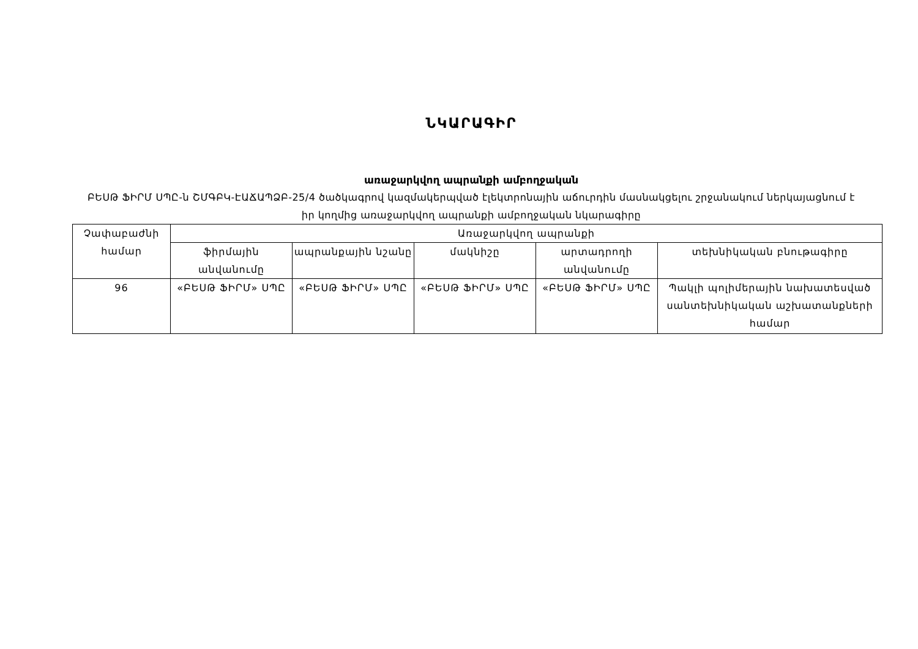ՆԿԱՐԱԳԻՐ
առաջարկվող ապրանքի ամբողջական
ԲԵՍԹ ՖԻՐՄ ՍՊԸ-ն ՇՄԳԲԿ-ԷԱՃԱՊՁԲ-25/4 ծածկագրով կազմակերպված էլեկտրոնային աճուրդին մասնակցելու շրջանակում ներկայացնում է իր կողմից առաջարկվող ապրանքի ամբողջական նկարագիրը
| Չափաբաժնի համար | Առաջարկվող ապրանքի | | | | |
| --- | --- | --- | --- | --- | --- |
| | ֆիրմային անվանումը | ապրանքային նշանը | մակնիշը | արտադրողի անվանումը | տեխնիկական բնութագիրը |
| 96 | «ԲԵՍԹ ՖԻՐՄ» ՍՊԸ | «ԲԵՍԹ ՖԻՐՄ» ՍՊԸ | «ԲԵՍԹ ՖԻՐՄ» ՍՊԸ | «ԲԵՍԹ ՖԻՐՄ» ՍՊԸ | Պակլի պոլիմերային նախատեսված սանտեխնիկական աշխատանքների համար |